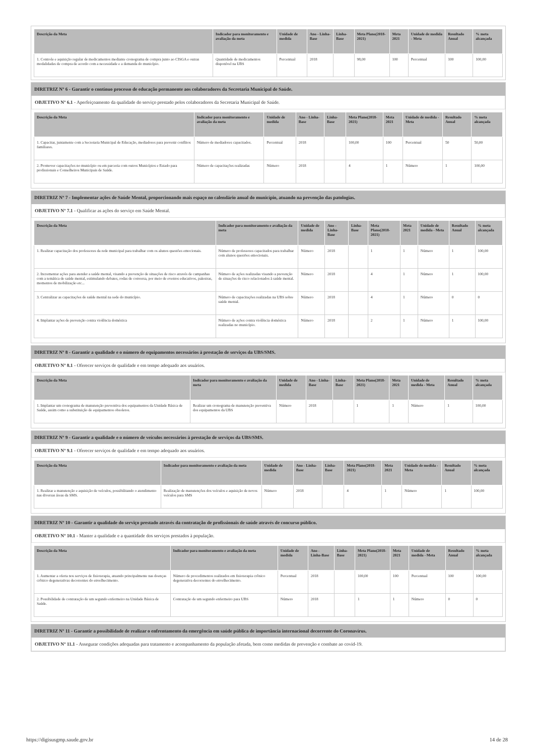| Descrição da Meta | Indicador para monitoramento e avaliação da meta | Unidade de medida | Ano - Linha-Base | Linha-Base | Meta Plano(2018-2021) | Meta 2021 | Unidade de medida - Meta | Resultado Anual | % meta alcançada |
| --- | --- | --- | --- | --- | --- | --- | --- | --- | --- |
| 1. Controle e aquisição regular de medicamentos mediante cronograma de compra junto ao CISGA e outras modalidades de compra de acordo com a necessidade e a demanda do município. | Quantidade de medicamentos disponível na UBS | Percentual | 2018 | | 98,00 | 100 | Percentual | 100 | 100,00 |
DIRETRIZ Nº 6 - Garantir o contínuo processo de educação permanente aos colaboradores da Secretaria Municipal de Saúde.
OBJETIVO Nº 6.1 - Aperfeiçoamento da qualidade do serviço prestado pelos colaboradores da Secretaria Municipal de Saúde.
| Descrição da Meta | Indicador para monitoramento e avaliação da meta | Unidade de medida | Ano - Linha-Base | Linha-Base | Meta Plano(2018-2021) | Meta 2021 | Unidade de medida - Meta | Resultado Anual | % meta alcançada |
| --- | --- | --- | --- | --- | --- | --- | --- | --- | --- |
| 1. Capacitar, juntamente com a Secretaria Municipal de Educação, mediadores para prevenir conflitos familiares. | Número de mediadores capacitados. | Percentual | 2018 | | 100,00 | 100 | Percentual | 50 | 50,00 |
| 2. Promover capacitações no município ou em parceria com outros Municípios e Estado para profissionais e Conselheiros Municipais de Saúde. | Número de capacitações realizadas | Número | 2018 | | 4 | 1 | Número | 1 | 100,00 |
DIRETRIZ Nº 7 - Implementar ações de Saúde Mental, proporcionando mais espaço no calendário anual do município, atuando na prevenção das patologias.
OBJETIVO Nº 7.1 - Qualificar as ações do serviço em Saúde Mental.
| Descrição da Meta | Indicador para monitoramento e avaliação da meta | Unidade de medida | Ano - Linha-Base | Linha-Base | Meta Plano(2018-2021) | Meta 2021 | Unidade de medida - Meta | Resultado Anual | % meta alcançada |
| --- | --- | --- | --- | --- | --- | --- | --- | --- | --- |
| 1. Realizar capacitação dos professores da rede municipal para trabalhar com os alunos questões emocionais. | Número de professores capacitados para trabalhar com alunos questões emocionais. | Número | 2018 | | 1 | 1 | Número | 1 | 100,00 |
| 2. Incrementar ações para atender a saúde mental, visando a prevenção de situações de risco através de campanhas com a temática de saúde mental, estimulando debates, rodas de conversa, por meio de eventos educativos, palestras, momentos de mobilização etc... | Número de ações realizadas visando a prevenção de situações de risco relacionados à saúde mental. | Número | 2018 | | 4 | 1 | Número | 1 | 100,00 |
| 3. Centralizar as capacitações de saúde mental na sede do município. | Número de capacitações realizadas na UBS sobre saúde mental. | Número | 2018 | | 4 | 1 | Número | 0 | 0 |
| 4. Implantar ações de prevenção contra violência doméstica | Número de ações contra violência doméstica realizadas no município. | Número | 2018 | | 2 | 1 | Número | 1 | 100,00 |
DIRETRIZ Nº 8 - Garantir a qualidade e o número de equipamentos necessários à prestação de serviços da UBS/SMS.
OBJETIVO Nº 8.1 - Oferecer serviços de qualidade e em tempo adequado aos usuários.
| Descrição da Meta | Indicador para monitoramento e avaliação da meta | Unidade de medida | Ano - Linha-Base | Linha-Base | Meta Plano(2018-2021) | Meta 2021 | Unidade de medida - Meta | Resultado Anual | % meta alcançada |
| --- | --- | --- | --- | --- | --- | --- | --- | --- | --- |
| 1. Implantar um cronograma de manutenção preventiva dos equipamentos da Unidade Básica de Saúde, assim como a substituição de equipamentos obsoletos. | Realizar um cronograma de manutenção preventiva dos equipamentos da UBS | Número | 2018 | | 1 | 1 | Número | 1 | 100,00 |
DIRETRIZ Nº 9 - Garantir a qualidade e o número de veículos necessários à prestação de serviços da UBS/SMS.
OBJETIVO Nº 9.1 - Oferecer serviços de qualidade e em tempo adequado aos usuários.
| Descrição da Meta | Indicador para monitoramento e avaliação da meta | Unidade de medida | Ano - Linha-Base | Linha-Base | Meta Plano(2018-2021) | Meta 2021 | Unidade de medida - Meta | Resultado Anual | % meta alcançada |
| --- | --- | --- | --- | --- | --- | --- | --- | --- | --- |
| 1. Realizar a manutenção e aquisição de veículos, possibilitando o atendimento nas diversas áreas da SMS. | Realização de manutenções dos veículos e aquisição de novos veículos para SMS | Número | 2018 | | 4 | 1 | Número | 1 | 100,00 |
DIRETRIZ Nº 10 - Garantir a qualidade do serviço prestado através da contratação de profissionais de saúde através de concurso público.
OBJETIVO Nº 10.1 - Manter a qualidade e a quantidade dos serviços prestados à população.
| Descrição da Meta | Indicador para monitoramento e avaliação da meta | Unidade de medida | Ano - Linha-Base | Linha-Base | Meta Plano(2018-2021) | Meta 2021 | Unidade de medida - Meta | Resultado Anual | % meta alcançada |
| --- | --- | --- | --- | --- | --- | --- | --- | --- | --- |
| 1. Aumentar a oferta nos serviços de fisioterapia, atuando principalmente nas doenças crônico degenerativas decorrentes do envelhecimento. | Número de procedimentos realizados em fisioterapia crônico degenerativa decorrentes do envelhecimento. | Percentual | 2018 | | 100,00 | 100 | Percentual | 100 | 100,00 |
| 2. Possibilidade de contratação de um segundo enfermeiro na Unidade Básica de Saúde. | Contratação de um segundo enfermeiro para UBS | Número | 2018 | | 1 | 1 | Número | 0 | 0 |
DIRETRIZ Nº 11 - Garantir a possibilidade de realizar o enfrentamento da emergência em saúde pública de importância internacional decorrente do Coronavírus.
OBJETIVO Nº 11.1 - Assegurar condições adequadas para tratamento e acompanhamento da população afetada, bem como medidas de prevenção e combate ao covid-19.
https://digisusgmp.saude.gov.br 14 de 28